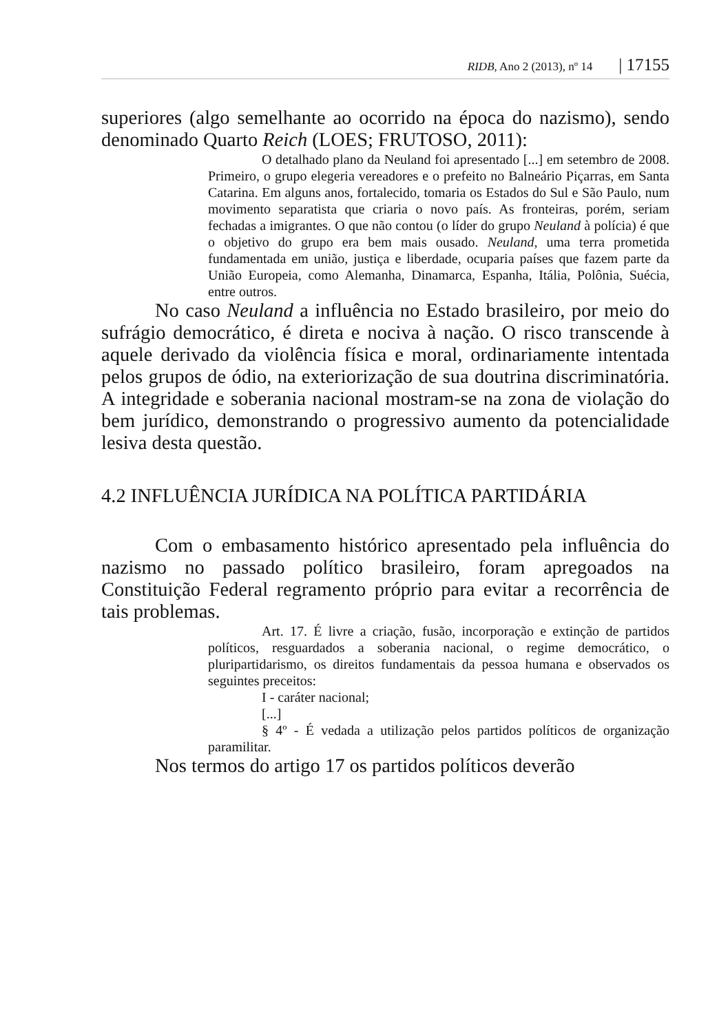RIDB, Ano 2 (2013), nº 14 | 17155
superiores (algo semelhante ao ocorrido na época do nazismo), sendo denominado Quarto Reich (LOES; FRUTOSO, 2011):
O detalhado plano da Neuland foi apresentado [...] em setembro de 2008. Primeiro, o grupo elegeria vereadores e o prefeito no Balneário Piçarras, em Santa Catarina. Em alguns anos, fortalecido, tomaria os Estados do Sul e São Paulo, num movimento separatista que criaria o novo país. As fronteiras, porém, seriam fechadas a imigrantes. O que não contou (o líder do grupo Neuland à polícia) é que o objetivo do grupo era bem mais ousado. Neuland, uma terra prometida fundamentada em união, justiça e liberdade, ocuparia países que fazem parte da União Europeia, como Alemanha, Dinamarca, Espanha, Itália, Polônia, Suécia, entre outros.
No caso Neuland a influência no Estado brasileiro, por meio do sufrágio democrático, é direta e nociva à nação. O risco transcende à aquele derivado da violência física e moral, ordinariamente intentada pelos grupos de ódio, na exteriorização de sua doutrina discriminatória. A integridade e soberania nacional mostram-se na zona de violação do bem jurídico, demonstrando o progressivo aumento da potencialidade lesiva desta questão.
4.2 INFLUÊNCIA JURÍDICA NA POLÍTICA PARTIDÁRIA
Com o embasamento histórico apresentado pela influência do nazismo no passado político brasileiro, foram apregoados na Constituição Federal regramento próprio para evitar a recorrência de tais problemas.
Art. 17. É livre a criação, fusão, incorporação e extinção de partidos políticos, resguardados a soberania nacional, o regime democrático, o pluripartidarismo, os direitos fundamentais da pessoa humana e observados os seguintes preceitos:
I - caráter nacional;
[...]
§ 4º - É vedada a utilização pelos partidos políticos de organização paramilitar.
Nos termos do artigo 17 os partidos políticos deverão